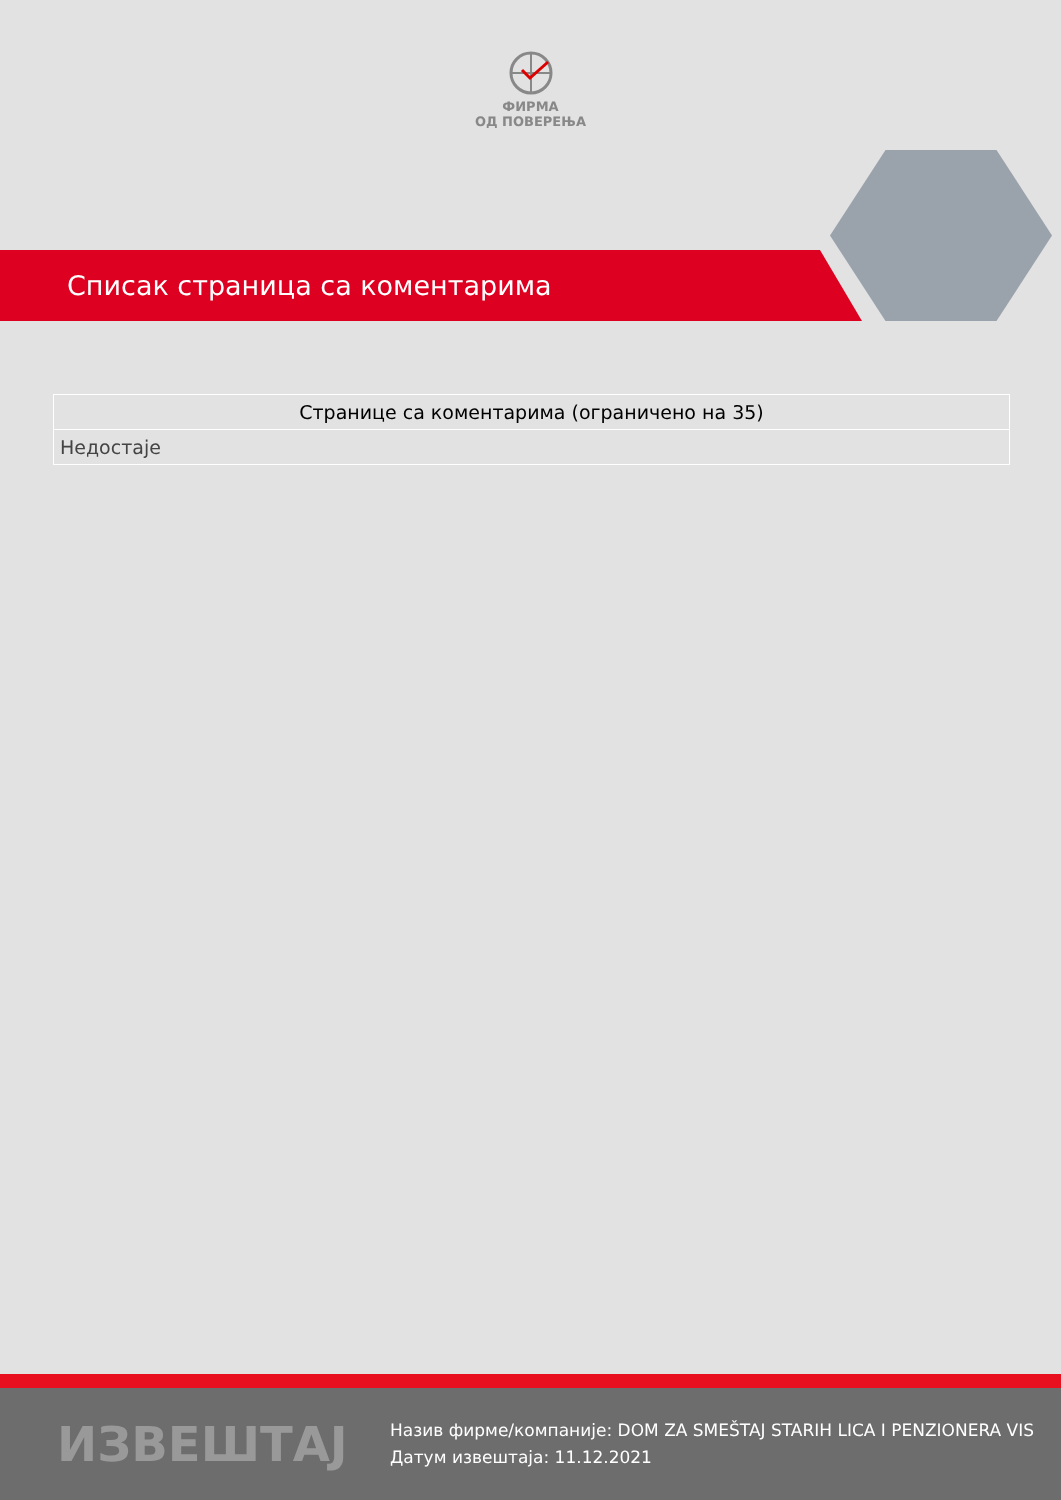ФИРМА
ОД ПОВЕРЕЊА
Списак страница са коментарима
| Странице са коментарима (ограничено на 35) |
| --- |
| Недостаје |
ИЗВЕШТАЈ
Назив фирме/компаније: DOM ZA SMEŠTAJ STARIH LICA I PENZIONERA VIS
Датум извештаја: 11.12.2021